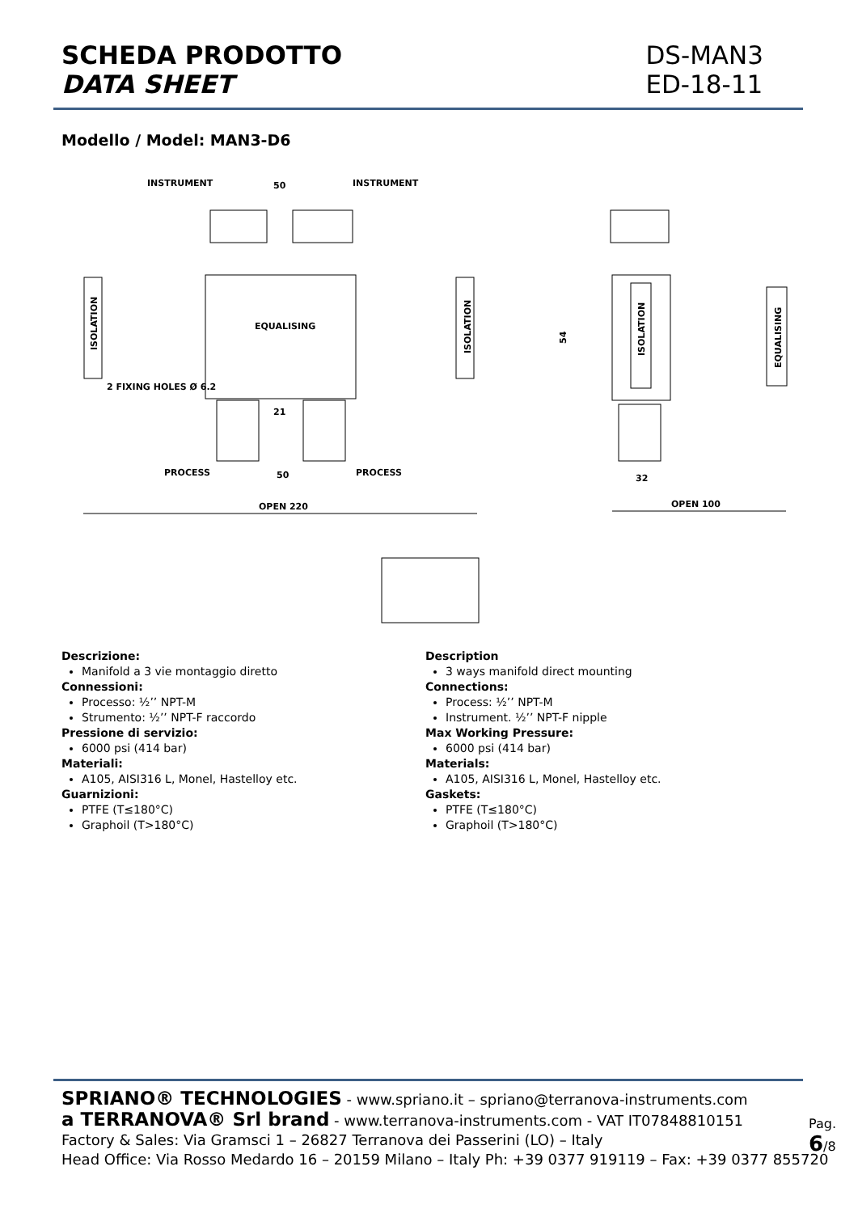SCHEDA PRODOTTO
DATA SHEET
DS-MAN3
ED-18-11
Modello / Model: MAN3-D6
INSTRUMENT
50
INSTRUMENT
EQUALISING
ISOLATION
ISOLATION
2 FIXING HOLES Ø 6.2
21
PROCESS
50
PROCESS
OPEN 220
54
ISOLATION
EQUALISING
32
OPEN 100
Descrizione:
Manifold a 3 vie montaggio diretto
Connessioni:
Processo: ½’’ NPT-M
Strumento: ½’’ NPT-F raccordo
Pressione di servizio:
6000 psi (414 bar)
Materiali:
A105, AISI316 L, Monel, Hastelloy etc.
Guarnizioni:
PTFE (T≤180°C)
Graphoil (T>180°C)
Description
3 ways manifold direct mounting
Connections:
Process: ½’’ NPT-M
Instrument. ½’’ NPT-F nipple
Max Working Pressure:
6000 psi (414 bar)
Materials:
A105, AISI316 L, Monel, Hastelloy etc.
Gaskets:
PTFE (T≤180°C)
Graphoil (T>180°C)
SPRIANO® TECHNOLOGIES - www.spriano.it – spriano@terranova-instruments.com
a TERRANOVA® Srl brand - www.terranova-instruments.com - VAT IT07848810151
Factory & Sales: Via Gramsci 1 – 26827 Terranova dei Passerini (LO) – Italy
Head Office: Via Rosso Medardo 16 – 20159 Milano – Italy Ph: +39 0377 919119 – Fax: +39 0377 855720
Pag. 6/8